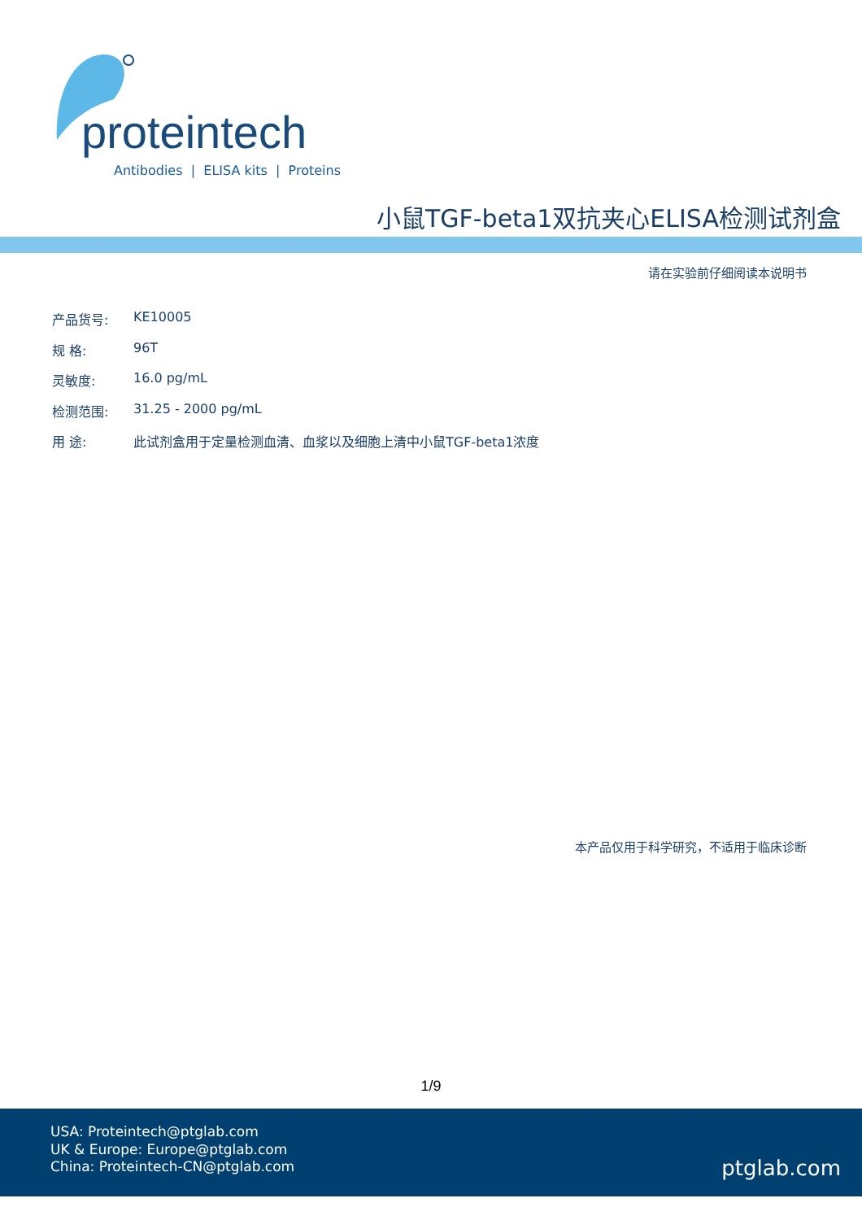proteintech
Antibodies | ELISA kits | Proteins
小鼠TGF-beta1双抗夹心ELISA检测试剂盒
请在实验前仔细阅读本说明书
产品货号: KE10005
规 格: 96T
灵敏度: 16.0 pg/mL
检测范围: 31.25 - 2000 pg/mL
用 途: 此试剂盒用于定量检测血清、血浆以及细胞上清中小鼠TGF-beta1浓度
本产品仅用于科学研究，不适用于临床诊断
1/9
USA: Proteintech@ptglab.com
UK & Europe: Europe@ptglab.com
China: Proteintech-CN@ptglab.com
ptglab.com